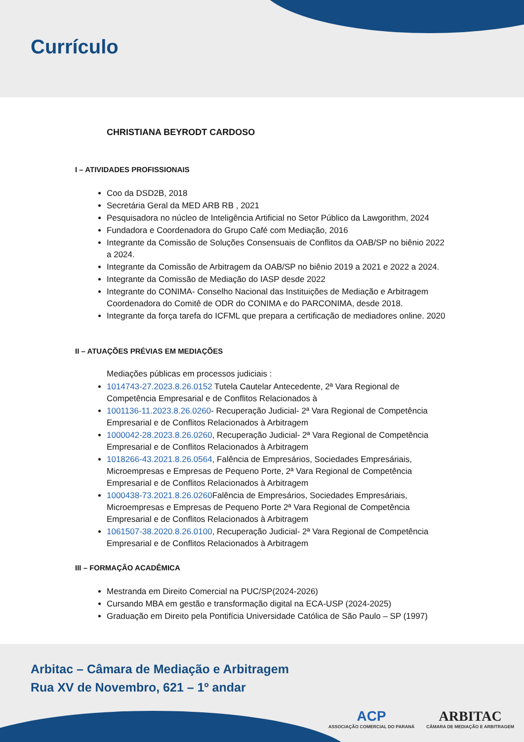Currículo
CHRISTIANA BEYRODT CARDOSO
I – ATIVIDADES PROFISSIONAIS
Coo da DSD2B, 2018
Secretária Geral da MED ARB RB , 2021
Pesquisadora no núcleo de Inteligência Artificial no Setor Público da Lawgorithm, 2024
Fundadora e Coordenadora do Grupo Café com Mediação, 2016
Integrante da Comissão de Soluções Consensuais de Conflitos da OAB/SP no biênio 2022 a 2024.
Integrante da Comissão de Arbitragem da OAB/SP no biênio 2019 a 2021 e 2022 a 2024.
Integrante da Comissão de Mediação do IASP desde 2022
Integrante do CONIMA- Conselho Nacional das Instituições de Mediação e Arbitragem Coordenadora do Comitê de ODR do CONIMA e do PARCONIMA, desde 2018.
Integrante da força tarefa do ICFML que prepara a certificação de mediadores online. 2020
II – ATUAÇÕES PRÉVIAS EM MEDIAÇÕES
Mediações públicas em processos judiciais :
1014743-27.2023.8.26.0152 Tutela Cautelar Antecedente, 2ª Vara Regional de Competência Empresarial e de Conflitos Relacionados à
1001136-11.2023.8.26.0260- Recuperação Judicial- 2ª Vara Regional de Competência Empresarial e de Conflitos Relacionados à Arbitragem
1000042-28.2023.8.26.0260, Recuperação Judicial- 2ª Vara Regional de Competência Empresarial e de Conflitos Relacionados à Arbitragem
1018266-43.2021.8.26.0564, Falência de Empresários, Sociedades Empresáriais, Microempresas e Empresas de Pequeno Porte, 2ª Vara Regional de Competência Empresarial e de Conflitos Relacionados à Arbitragem
1000438-73.2021.8.26.0260 Falência de Empresários, Sociedades Empresáriais, Microempresas e Empresas de Pequeno Porte 2ª Vara Regional de Competência Empresarial e de Conflitos Relacionados à Arbitragem
1061507-38.2020.8.26.0100, Recuperação Judicial- 2ª Vara Regional de Competência Empresarial e de Conflitos Relacionados à Arbitragem
III – FORMAÇÃO ACADÊMICA
Mestranda em Direito Comercial na PUC/SP(2024-2026)
Cursando MBA em gestão e transformação digital na ECA-USP (2024-2025)
Graduação em Direito pela Pontifícia Universidade Católica de São Paulo – SP (1997)
Arbitac – Câmara de Mediação e Arbitragem
Rua XV de Novembro, 621 – 1º andar
ACP
ASSOCIAÇÃO COMERCIAL DO PARANÁ
ARBITAC
CÂMARA DE MEDIAÇÃO E ARBITRAGEM